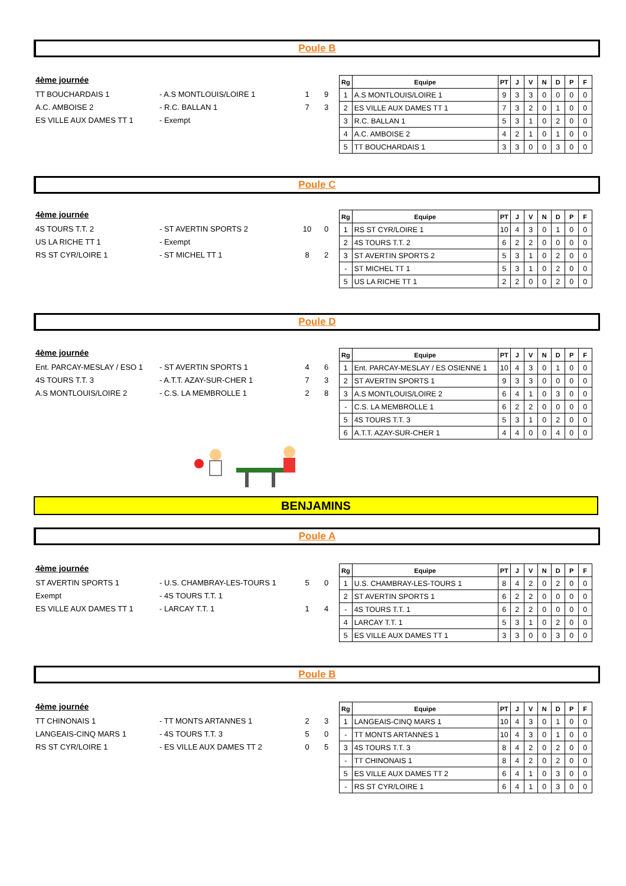Poule B
4ème journée
TT BOUCHARDAIS 1 - A.S MONTLOUIS/LOIRE 1 1 9
A.C. AMBOISE 2 - R.C. BALLAN 1 7 3
ES VILLE AUX DAMES TT 1 - Exempt
| Rg | Equipe | PT | J | V | N | D | P | F |
| --- | --- | --- | --- | --- | --- | --- | --- | --- |
| 1 | A.S MONTLOUIS/LOIRE 1 | 9 | 3 | 3 | 0 | 0 | 0 | 0 |
| 2 | ES VILLE AUX DAMES TT 1 | 7 | 3 | 2 | 0 | 1 | 0 | 0 |
| 3 | R.C. BALLAN 1 | 5 | 3 | 1 | 0 | 2 | 0 | 0 |
| 4 | A.C. AMBOISE 2 | 4 | 2 | 1 | 0 | 1 | 0 | 0 |
| 5 | TT BOUCHARDAIS 1 | 3 | 3 | 0 | 0 | 3 | 0 | 0 |
Poule C
4ème journée
4S TOURS T.T. 2 - ST AVERTIN SPORTS 2 10 0
US LA RICHE TT 1 - Exempt
RS ST CYR/LOIRE 1 - ST MICHEL TT 1 8 2
| Rg | Equipe | PT | J | V | N | D | P | F |
| --- | --- | --- | --- | --- | --- | --- | --- | --- |
| 1 | RS ST CYR/LOIRE 1 | 10 | 4 | 3 | 0 | 1 | 0 | 0 |
| 2 | 4S TOURS T.T. 2 | 6 | 2 | 2 | 0 | 0 | 0 | 0 |
| 3 | ST AVERTIN SPORTS 2 | 5 | 3 | 1 | 0 | 2 | 0 | 0 |
| - | ST MICHEL TT 1 | 5 | 3 | 1 | 0 | 2 | 0 | 0 |
| 5 | US LA RICHE TT 1 | 2 | 2 | 0 | 0 | 2 | 0 | 0 |
Poule D
4ème journée
Ent. PARCAY-MESLAY / ESO 1 - ST AVERTIN SPORTS 1 4 6
4S TOURS T.T. 3 - A.T.T. AZAY-SUR-CHER 1 7 3
A.S MONTLOUIS/LOIRE 2 - C.S. LA MEMBROLLE 1 2 8
| Rg | Equipe | PT | J | V | N | D | P | F |
| --- | --- | --- | --- | --- | --- | --- | --- | --- |
| 1 | Ent. PARCAY-MESLAY / ES OSIENNE 1 | 10 | 4 | 3 | 0 | 1 | 0 | 0 |
| 2 | ST AVERTIN SPORTS 1 | 9 | 3 | 3 | 0 | 0 | 0 | 0 |
| 3 | A.S MONTLOUIS/LOIRE 2 | 6 | 4 | 1 | 0 | 3 | 0 | 0 |
| - | C.S. LA MEMBROLLE 1 | 6 | 2 | 2 | 0 | 0 | 0 | 0 |
| 5 | 4S TOURS T.T. 3 | 5 | 3 | 1 | 0 | 2 | 0 | 0 |
| 6 | A.T.T. AZAY-SUR-CHER 1 | 4 | 4 | 0 | 0 | 4 | 0 | 0 |
BENJAMINS
Poule A
4ème journée
ST AVERTIN SPORTS 1 - U.S. CHAMBRAY-LES-TOURS 1 5 0
Exempt - 4S TOURS T.T. 1
ES VILLE AUX DAMES TT 1 - LARCAY T.T. 1 1 4
| Rg | Equipe | PT | J | V | N | D | P | F |
| --- | --- | --- | --- | --- | --- | --- | --- | --- |
| 1 | U.S. CHAMBRAY-LES-TOURS 1 | 8 | 4 | 2 | 0 | 2 | 0 | 0 |
| 2 | ST AVERTIN SPORTS 1 | 6 | 2 | 2 | 0 | 0 | 0 | 0 |
| - | 4S TOURS T.T. 1 | 6 | 2 | 2 | 0 | 0 | 0 | 0 |
| 4 | LARCAY T.T. 1 | 5 | 3 | 1 | 0 | 2 | 0 | 0 |
| 5 | ES VILLE AUX DAMES TT 1 | 3 | 3 | 0 | 0 | 3 | 0 | 0 |
Poule B
4ème journée
TT CHINONAIS 1 - TT MONTS ARTANNES 1 2 3
LANGEAIS-CINQ MARS 1 - 4S TOURS T.T. 3 5 0
RS ST CYR/LOIRE 1 - ES VILLE AUX DAMES TT 2 0 5
| Rg | Equipe | PT | J | V | N | D | P | F |
| --- | --- | --- | --- | --- | --- | --- | --- | --- |
| 1 | LANGEAIS-CINQ MARS 1 | 10 | 4 | 3 | 0 | 1 | 0 | 0 |
| - | TT MONTS ARTANNES 1 | 10 | 4 | 3 | 0 | 1 | 0 | 0 |
| 3 | 4S TOURS T.T. 3 | 8 | 4 | 2 | 0 | 2 | 0 | 0 |
| - | TT CHINONAIS 1 | 8 | 4 | 2 | 0 | 2 | 0 | 0 |
| 5 | ES VILLE AUX DAMES TT 2 | 6 | 4 | 1 | 0 | 3 | 0 | 0 |
| - | RS ST CYR/LOIRE 1 | 6 | 4 | 1 | 0 | 3 | 0 | 0 |